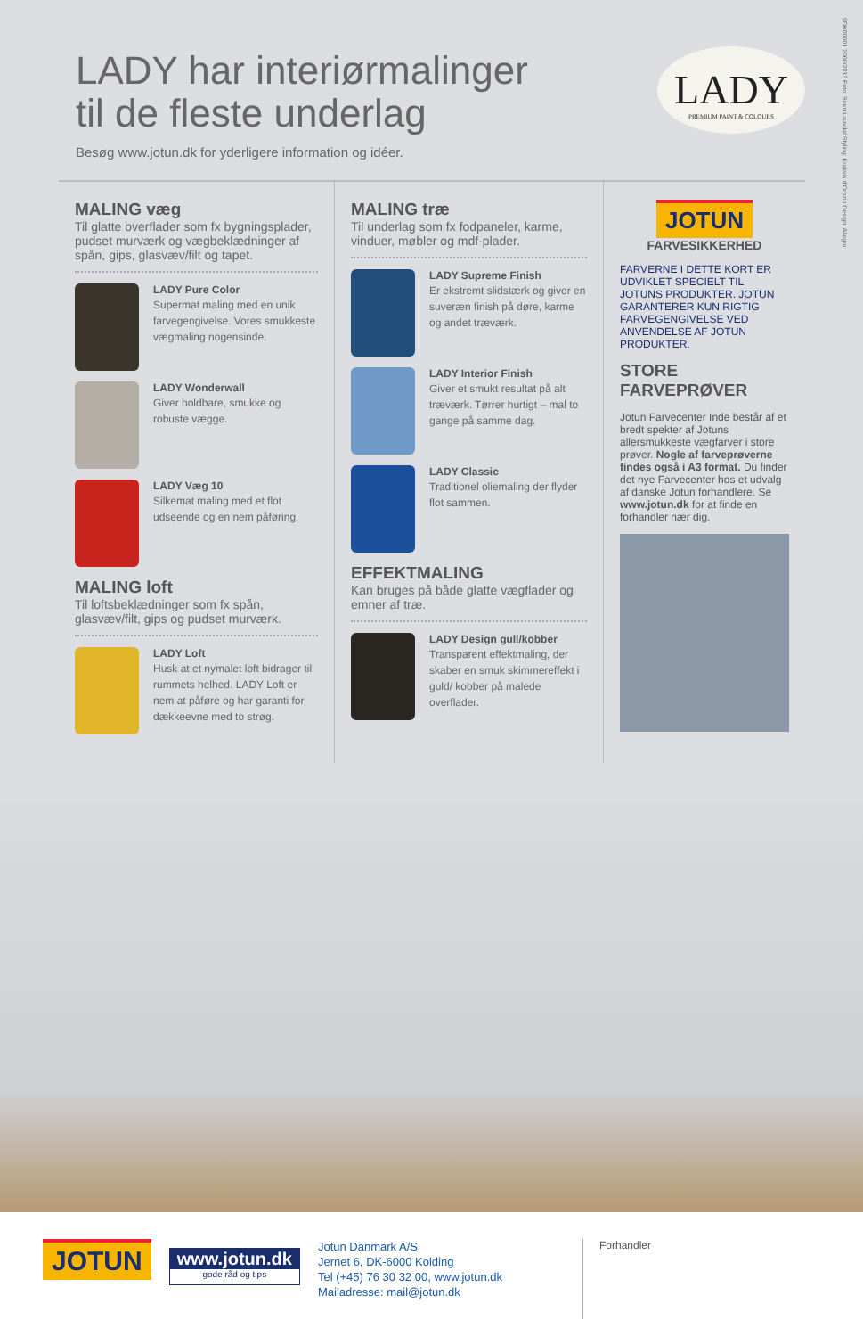LADY har interiørmalinger
til de fleste underlag
Besøg www.jotun.dk for yderligere information og idéer.
LADY
PREMIUM PAINT & COLOURS
9DK00001 2000/2013 Foto: Siren Lauvdal Styling: Krakvik d'Orazio Design: Allegro
MALING væg
Til glatte overflader som fx bygningsplader, pudset murværk og vægbeklædninger af spån, gips, glasvæv/filt og tapet.
LADY Pure Color
Supermat maling med en unik farvegengivelse. Vores smukkeste vægmaling nogensinde.
LADY Wonderwall
Giver holdbare, smukke og robuste vægge.
LADY Væg 10
Silkemat maling med et flot udseende og en nem påføring.
MALING loft
Til loftsbeklædninger som fx spån, glasvæv/filt, gips og pudset murværk.
LADY Loft
Husk at et nymalet loft bidrager til rummets helhed. LADY Loft er nem at påføre og har garanti for dækkeevne med to strøg.
MALING træ
Til underlag som fx fodpaneler, karme, vinduer, møbler og mdf-plader.
LADY Supreme Finish
Er ekstremt slidstærk og giver en suveræn finish på døre, karme og andet træværk.
LADY Interior Finish
Giver et smukt resultat på alt træværk. Tørrer hurtigt – mal to gange på samme dag.
LADY Classic
Traditionel oliemaling der flyder flot sammen.
EFFEKTMALING
Kan bruges på både glatte vægflader og emner af træ.
LADY Design gull/kobber
Transparent effektmaling, der skaber en smuk skimmereffekt i guld/ kobber på malede overflader.
JOTUN
FARVESIKKERHED
FARVERNE I DETTE KORT ER UDVIKLET SPECIELT TIL JOTUNS PRODUKTER. JOTUN GARANTERER KUN RIGTIG FARVEGENGIVELSE VED ANVENDELSE AF JOTUN PRODUKTER.
STORE FARVEPRØVER
Jotun Farvecenter Inde består af et bredt spekter af Jotuns allersmukkeste vægfarver i store prøver. Nogle af farveprøverne findes også i A3 format. Du finder det nye Farvecenter hos et udvalg af danske Jotun forhandlere. Se www.jotun.dk for at finde en forhandler nær dig.
JOTUN
www.jotun.dk
gode råd og tips
Jotun Danmark A/S
Jernet 6, DK-6000 Kolding
Tel (+45) 76 30 32 00, www.jotun.dk
Mailadresse: mail@jotun.dk
Forhandler